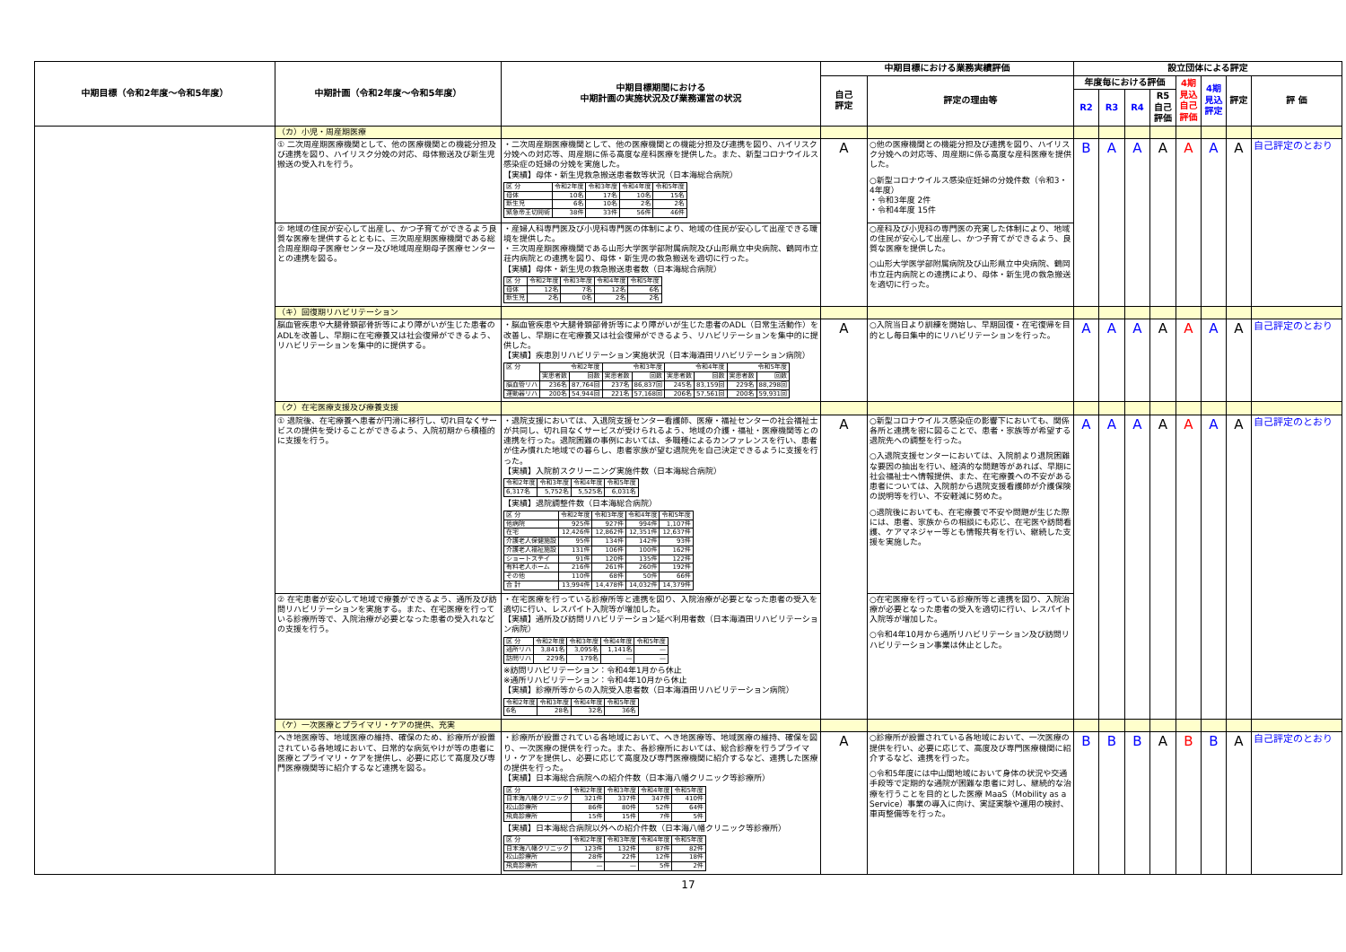| 中期目標（令和2年度～令和5年度） | 中期計画（令和2年度～令和5年度） | 中期目標期間における 中期計画の実施状況及び業務運営の状況 | 中期目標における業務実績評価 | | 設立団体による評定 | | | | | | | |
| --- | --- | --- | --- | --- | --- | --- | --- | --- | --- | --- | --- | --- |
| | | | 自己 評定 | 評定の理由等 | 年度毎における評価 | | | | 4期 見込 自己 評価 | 4期 見込 評定 | 評定 | 評 価 |
| | | | | | R2 | R3 | R4 | R5 自己 評価 | | | | |
| | （カ）小児・周産期医療 | | | | | | | | | | | |
| | ① 二次周産期医療機関として、他の医療機関との機能分担及び連携を図り、ハイリスク分娩の対応、母体搬送及び新生児搬送の受入れを行う。 | ・二次周産期医療機関として、他の医療機関との機能分担及び連携を図り、ハイリスク分娩への対応等、周産期に係る高度な産科医療を提供した。また、新型コロナウイルス感染症の妊婦の分娩を実施した。 【実績】母体・新生児救急搬送患者数等状況（日本海総合病院） / 区 分 / 令和2年度 / 令和3年度 / 令和4年度 / 令和5年度 / / 母体 / 10名 / 17名 / 10名 / 15名 / / 新生児 / 6名 / 10名 / 2名 / 2名 / / 緊急帝王切開術 / 38件 / 33件 / 56件 / 46件 / | A | ○他の医療機関との機能分担及び連携を図り、ハイリスク分娩への対応等、周産期に係る高度な産科医療を提供した。 ○新型コロナウイルス感染症妊婦の分娩件数（令和3・4年度） ・令和3年度 2件 ・令和4年度 15件 | B | A | A | A | A | A | A | 自己評定のとおり |
| | ② 地域の住民が安心して出産し、かつ子育てができるよう良質な医療を提供するとともに、三次周産期医療機関である総合周産期母子医療センター及び地域周産期母子医療センターとの連携を図る。 | ・産婦人科専門医及び小児科専門医の体制により、地域の住民が安心して出産できる環境を提供した。 ・三次周産期医療機関である山形大学医学部附属病院及び山形県立中央病院、鶴岡市立荘内病院との連携を図り、母体・新生児の救急搬送を適切に行った。 【実績】母体・新生児の救急搬送患者数（日本海総合病院） / 区 分 / 令和2年度 / 令和3年度 / 令和4年度 / 令和5年度 / / 母体 / 12名 / 7名 / 12名 / 6名 / / 新生児 / 2名 / 0名 / 2名 / 2名 / | | ○産科及び小児科の専門医の充実した体制により、地域の住民が安心して出産し、かつ子育てができるよう、良質な医療を提供した。 ○山形大学医学部附属病院及び山形県立中央病院、鶴岡市立荘内病院との連携により、母体・新生児の救急搬送を適切に行った。 | | | | | | | | |
| | （キ）回復期リハビリテーション | | | | | | | | | | | |
| | 脳血管疾患や大腿骨頚部骨折等により障がいが生じた患者のADLを改善し、早期に在宅療養又は社会復帰ができるよう、リハビリテーションを集中的に提供する。 | ・脳血管疾患や大腿骨頚部骨折等により障がいが生じた患者のADL（日常生活動作）を改善し、早期に在宅療養又は社会復帰ができるよう、リハビリテーションを集中的に提供した。 【実績】疾患別リハビリテーション実施状況（日本海酒田リハビリテーション病院） / 区 分 / 令和2年度 / / 令和3年度 / / 令和4年度 / / 令和5年度 / / / / 実患者数 / 回数 / 実患者数 / 回数 / 実患者数 / 回数 / 実患者数 / 回数 / / 脳血管リハ / 236名 / 87,764回 / 237名 / 86,837回 / 245名 / 83,159回 / 229名 / 88,298回 / / 運動器リハ / 200名 / 54,944回 / 221名 / 57,168回 / 206名 / 57,561回 / 200名 / 59,931回 / | A | ○入院当日より訓練を開始し、早期回復・在宅復帰を目的とし毎日集中的にリハビリテーションを行った。 | A | A | A | A | A | A | A | 自己評定のとおり |
| | （ク）在宅医療支援及び療養支援 | | | | | | | | | | | |
| | ① 退院後、在宅療養へ患者が円滑に移行し、切れ目なくサービスの提供を受けることができるよう、入院初期から積極的に支援を行う。 | ・退院支援においては、入退院支援センター看護師、医療・福祉センターの社会福祉士が共同し、切れ目なくサービスが受けられるよう、地域の介護・福祉・医療機関等との連携を行った。退院困難の事例においては、多職種によるカンファレンスを行い、患者が住み慣れた地域での暮らし、患者家族が望む退院先を自己決定できるように支援を行った。 【実績】入院前スクリーニング実施件数（日本海総合病院） / 令和2年度 / 令和3年度 / 令和4年度 / 令和5年度 / / 6,317名 / 5,752名 / 5,525名 / 6,031名 / 【実績】退院調整件数（日本海総合病院） / 区 分 / 令和2年度 / 令和3年度 / 令和4年度 / 令和5年度 / / 他病院 / 925件 / 927件 / 994件 / 1,107件 / / 在宅 / 12,426件 / 12,862件 / 12,351件 / 12,637件 / / 介護老人保健施設 / 95件 / 134件 / 142件 / 93件 / / 介護老人福祉施設 / 131件 / 106件 / 100件 / 162件 / / ショートステイ / 91件 / 120件 / 135件 / 122件 / / 有料老人ホーム / 216件 / 261件 / 260件 / 192件 / / その他 / 110件 / 68件 / 50件 / 66件 / / 合 計 / 13,994件 / 14,478件 / 14,032件 / 14,379件 / | A | ○新型コロナウイルス感染症の影響下においても、関係各所と連携を密に図ることで、患者・家族等が希望する退院先への調整を行った。 ○入退院支援センターにおいては、入院前より退院困難な要因の抽出を行い、経済的な問題等があれば、早期に社会福祉士へ情報提供、また、在宅療養への不安がある患者については、入院前から退院支援看護師が介護保険の説明等を行い、不安軽減に努めた。 ○退院後においても、在宅療養で不安や問題が生じた際には、患者、家族からの相談にも応じ、在宅医や訪問看護、ケアマネジャー等とも情報共有を行い、継続した支援を実施した。 | A | A | A | A | A | A | A | 自己評定のとおり |
| | ② 在宅患者が安心して地域で療養ができるよう、通所及び訪問リハビリテーションを実施する。また、在宅医療を行っている診療所等で、入院治療が必要となった患者の受入れなどの支援を行う。 | ・在宅医療を行っている診療所等と連携を図り、入院治療が必要となった患者の受入を適切に行い、レスパイト入院等が増加した。 【実績】通所及び訪問リハビリテーション延べ利用者数（日本海酒田リハビリテーション病院） / 区 分 / 令和2年度 / 令和3年度 / 令和4年度 / 令和5年度 / / 通所リハ / 3,841名 / 3,095名 / 1,141名 / — / / 訪問リハ / 229名 / 179名 / — / — / ※訪問リハビリテーション：令和4年1月から休止 ※通所リハビリテーション：令和4年10月から休止 【実績】診療所等からの入院受入患者数（日本海酒田リハビリテーション病院） / 令和2年度 / 令和3年度 / 令和4年度 / 令和5年度 / / 6名 / 28名 / 32名 / 36名 / | | ○在宅医療を行っている診療所等と連携を図り、入院治療が必要となった患者の受入を適切に行い、レスパイト入院等が増加した。 ○令和4年10月から通所リハビリテーション及び訪問リハビリテーション事業は休止とした。 | | | | | | | | |
| | （ケ）一次医療とプライマリ・ケアの提供、充実 | | | | | | | | | | | |
| | へき地医療等、地域医療の維持、確保のため、診療所が設置されている各地域において、日常的な病気やけが等の患者に医療とプライマリ・ケアを提供し、必要に応じて高度及び専門医療機関等に紹介するなど連携を図る。 | ・診療所が設置されている各地域において、へき地医療等、地域医療の維持、確保を図り、一次医療の提供を行った。また、各診療所においては、総合診療を行うプライマリ・ケアを提供し、必要に応じて高度及び専門医療機関に紹介するなど、連携した医療の提供を行った。 【実績】日本海総合病院への紹介件数（日本海八幡クリニック等診療所） / 区 分 / 令和2年度 / 令和3年度 / 令和4年度 / 令和5年度 / / 日本海八幡クリニック / 321件 / 337件 / 347件 / 410件 / / 松山診療所 / 86件 / 80件 / 52件 / 64件 / / 飛島診療所 / 15件 / 15件 / 7件 / 5件 / 【実績】日本海総合病院以外への紹介件数（日本海八幡クリニック等診療所） / 区 分 / 令和2年度 / 令和3年度 / 令和4年度 / 令和5年度 / / 日本海八幡クリニック / 123件 / 132件 / 87件 / 82件 / / 松山診療所 / 28件 / 22件 / 12件 / 18件 / / 飛島診療所 / — / — / 5件 / 2件 / | A | ○診療所が設置されている各地域において、一次医療の提供を行い、必要に応じて、高度及び専門医療機関に紹介するなど、連携を行った。 ○令和5年度には中山間地域において身体の状況や交通手段等で定期的な通院が困難な患者に対し、継続的な治療を行うことを目的とした医療 MaaS（Mobility as a Service）事業の導入に向け、実証実験や運用の検討、車両整備等を行った。 | B | B | B | A | B | B | A | 自己評定のとおり |
17